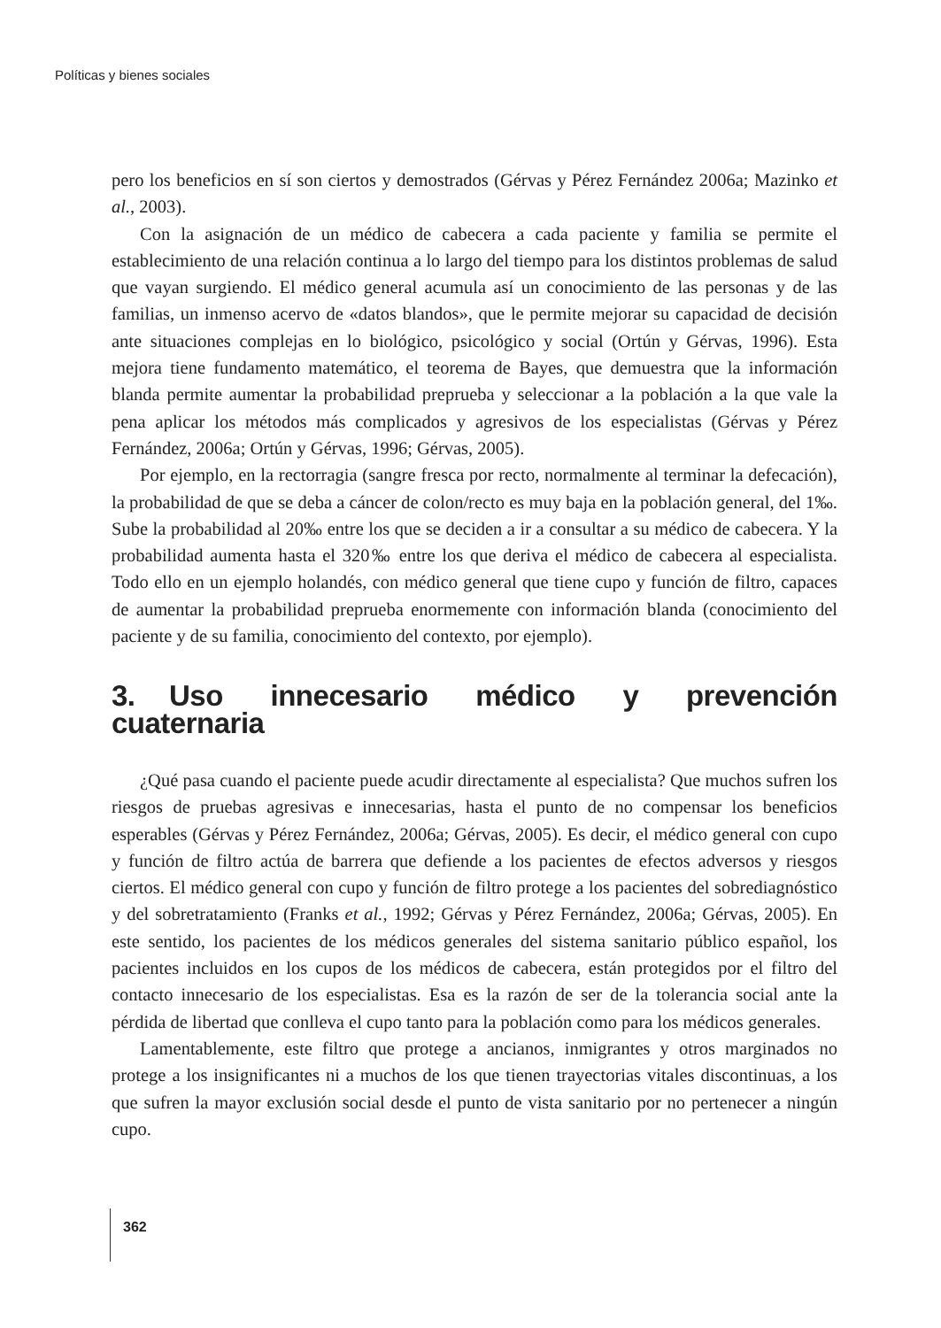Políticas y bienes sociales
pero los beneficios en sí son ciertos y demostrados (Gérvas y Pérez Fernández 2006a; Mazinko et al., 2003).
Con la asignación de un médico de cabecera a cada paciente y familia se permite el establecimiento de una relación continua a lo largo del tiempo para los distintos problemas de salud que vayan surgiendo. El médico general acumula así un conocimiento de las personas y de las familias, un inmenso acervo de «datos blandos», que le permite mejorar su capacidad de decisión ante situaciones complejas en lo biológico, psicológico y social (Ortún y Gérvas, 1996). Esta mejora tiene fundamento matemático, el teorema de Bayes, que demuestra que la información blanda permite aumentar la probabilidad preprueba y seleccionar a la población a la que vale la pena aplicar los métodos más complicados y agresivos de los especialistas (Gérvas y Pérez Fernández, 2006a; Ortún y Gérvas, 1996; Gérvas, 2005).
Por ejemplo, en la rectorragia (sangre fresca por recto, normalmente al terminar la defecación), la probabilidad de que se deba a cáncer de colon/recto es muy baja en la población general, del 1‰. Sube la probabilidad al 20‰ entre los que se deciden a ir a consultar a su médico de cabecera. Y la probabilidad aumenta hasta el 320‰ entre los que deriva el médico de cabecera al especialista. Todo ello en un ejemplo holandés, con médico general que tiene cupo y función de filtro, capaces de aumentar la probabilidad preprueba enormemente con información blanda (conocimiento del paciente y de su familia, conocimiento del contexto, por ejemplo).
3. Uso innecesario médico y prevención cuaternaria
¿Qué pasa cuando el paciente puede acudir directamente al especialista? Que muchos sufren los riesgos de pruebas agresivas e innecesarias, hasta el punto de no compensar los beneficios esperables (Gérvas y Pérez Fernández, 2006a; Gérvas, 2005). Es decir, el médico general con cupo y función de filtro actúa de barrera que defiende a los pacientes de efectos adversos y riesgos ciertos. El médico general con cupo y función de filtro protege a los pacientes del sobrediagnóstico y del sobretratamiento (Franks et al., 1992; Gérvas y Pérez Fernández, 2006a; Gérvas, 2005). En este sentido, los pacientes de los médicos generales del sistema sanitario público español, los pacientes incluidos en los cupos de los médicos de cabecera, están protegidos por el filtro del contacto innecesario de los especialistas. Esa es la razón de ser de la tolerancia social ante la pérdida de libertad que conlleva el cupo tanto para la población como para los médicos generales.
Lamentablemente, este filtro que protege a ancianos, inmigrantes y otros marginados no protege a los insignificantes ni a muchos de los que tienen trayectorias vitales discontinuas, a los que sufren la mayor exclusión social desde el punto de vista sanitario por no pertenecer a ningún cupo.
362